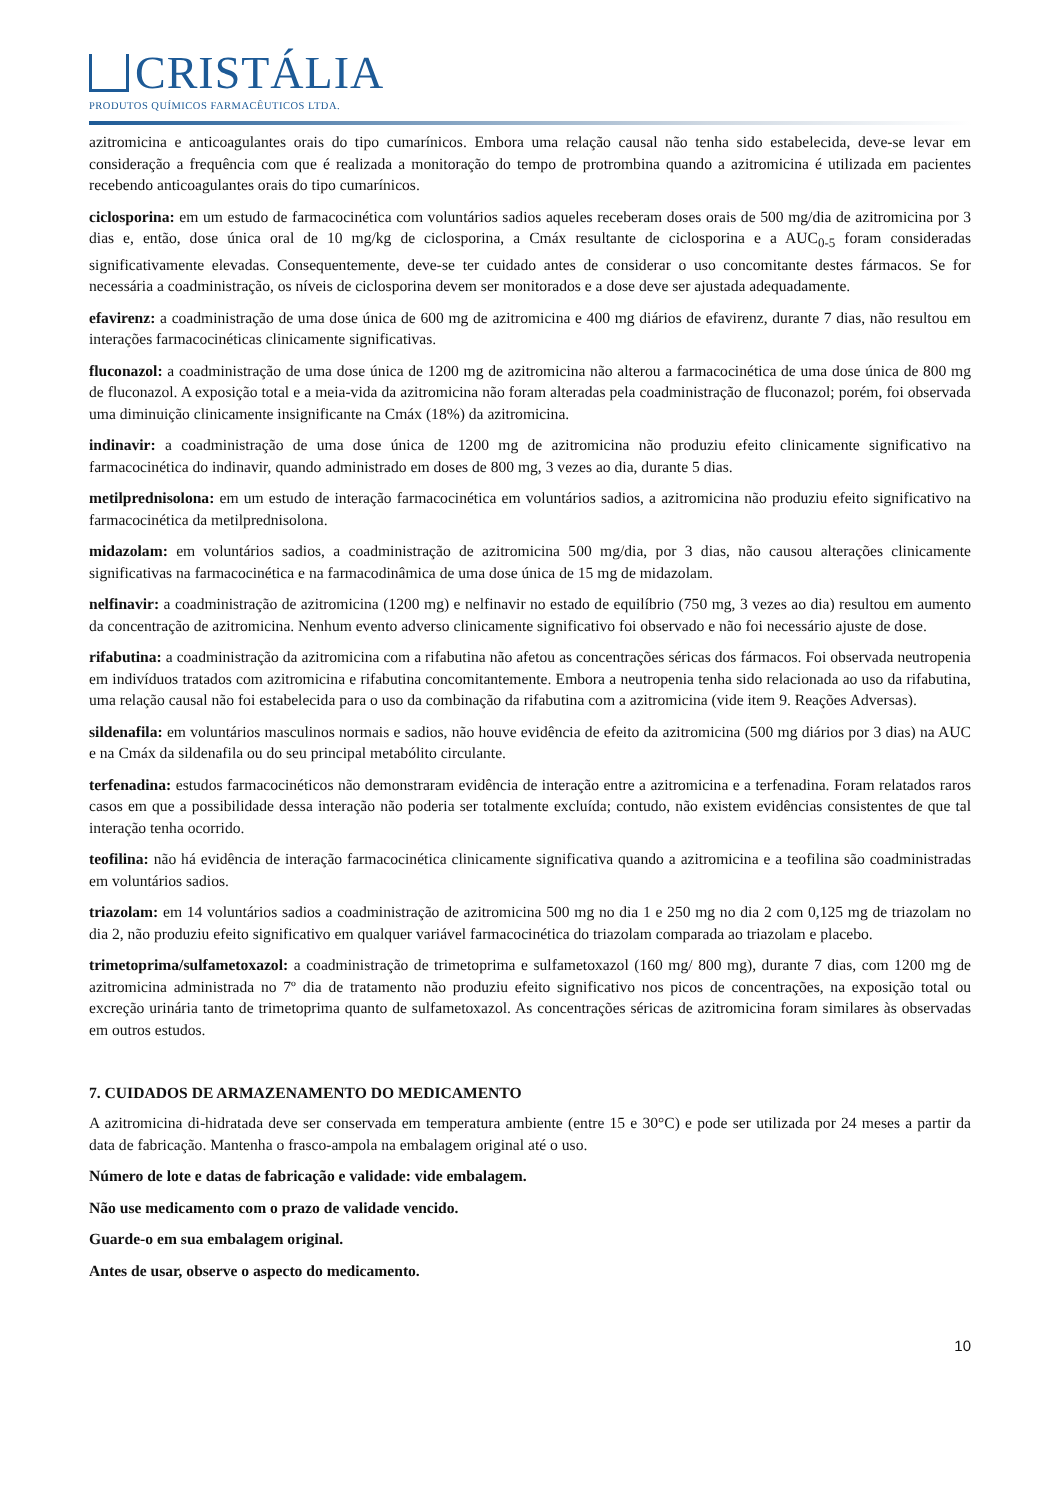CRISTÁLIA
PRODUTOS QUÍMICOS FARMACÊUTICOS LTDA.
azitromicina e anticoagulantes orais do tipo cumarínicos. Embora uma relação causal não tenha sido estabelecida, deve-se levar em consideração a frequência com que é realizada a monitoração do tempo de protrombina quando a azitromicina é utilizada em pacientes recebendo anticoagulantes orais do tipo cumarínicos.
ciclosporina: em um estudo de farmacocinética com voluntários sadios aqueles receberam doses orais de 500 mg/dia de azitromicina por 3 dias e, então, dose única oral de 10 mg/kg de ciclosporina, a Cmáx resultante de ciclosporina e a AUC<sub>0-5</sub> foram consideradas significativamente elevadas. Consequentemente, deve-se ter cuidado antes de considerar o uso concomitante destes fármacos. Se for necessária a coadministração, os níveis de ciclosporina devem ser monitorados e a dose deve ser ajustada adequadamente.
efavirenz: a coadministração de uma dose única de 600 mg de azitromicina e 400 mg diários de efavirenz, durante 7 dias, não resultou em interações farmacocinéticas clinicamente significativas.
fluconazol: a coadministração de uma dose única de 1200 mg de azitromicina não alterou a farmacocinética de uma dose única de 800 mg de fluconazol. A exposição total e a meia-vida da azitromicina não foram alteradas pela coadministração de fluconazol; porém, foi observada uma diminuição clinicamente insignificante na Cmáx (18%) da azitromicina.
indinavir: a coadministração de uma dose única de 1200 mg de azitromicina não produziu efeito clinicamente significativo na farmacocinética do indinavir, quando administrado em doses de 800 mg, 3 vezes ao dia, durante 5 dias.
metilprednisolona: em um estudo de interação farmacocinética em voluntários sadios, a azitromicina não produziu efeito significativo na farmacocinética da metilprednisolona.
midazolam: em voluntários sadios, a coadministração de azitromicina 500 mg/dia, por 3 dias, não causou alterações clinicamente significativas na farmacocinética e na farmacodinâmica de uma dose única de 15 mg de midazolam.
nelfinavir: a coadministração de azitromicina (1200 mg) e nelfinavir no estado de equilíbrio (750 mg, 3 vezes ao dia) resultou em aumento da concentração de azitromicina. Nenhum evento adverso clinicamente significativo foi observado e não foi necessário ajuste de dose.
rifabutina: a coadministração da azitromicina com a rifabutina não afetou as concentrações séricas dos fármacos. Foi observada neutropenia em indivíduos tratados com azitromicina e rifabutina concomitantemente. Embora a neutropenia tenha sido relacionada ao uso da rifabutina, uma relação causal não foi estabelecida para o uso da combinação da rifabutina com a azitromicina (vide item 9. Reações Adversas).
sildenafila: em voluntários masculinos normais e sadios, não houve evidência de efeito da azitromicina (500 mg diários por 3 dias) na AUC e na Cmáx da sildenafila ou do seu principal metabólito circulante.
terfenadina: estudos farmacocinéticos não demonstraram evidência de interação entre a azitromicina e a terfenadina. Foram relatados raros casos em que a possibilidade dessa interação não poderia ser totalmente excluída; contudo, não existem evidências consistentes de que tal interação tenha ocorrido.
teofilina: não há evidência de interação farmacocinética clinicamente significativa quando a azitromicina e a teofilina são coadministradas em voluntários sadios.
triazolam: em 14 voluntários sadios a coadministração de azitromicina 500 mg no dia 1 e 250 mg no dia 2 com 0,125 mg de triazolam no dia 2, não produziu efeito significativo em qualquer variável farmacocinética do triazolam comparada ao triazolam e placebo.
trimetoprima/sulfametoxazol: a coadministração de trimetoprima e sulfametoxazol (160 mg/ 800 mg), durante 7 dias, com 1200 mg de azitromicina administrada no 7º dia de tratamento não produziu efeito significativo nos picos de concentrações, na exposição total ou excreção urinária tanto de trimetoprima quanto de sulfametoxazol. As concentrações séricas de azitromicina foram similares às observadas em outros estudos.
7. CUIDADOS DE ARMAZENAMENTO DO MEDICAMENTO
A azitromicina di-hidratada deve ser conservada em temperatura ambiente (entre 15 e 30°C) e pode ser utilizada por 24 meses a partir da data de fabricação. Mantenha o frasco-ampola na embalagem original até o uso.
Número de lote e datas de fabricação e validade: vide embalagem.
Não use medicamento com o prazo de validade vencido.
Guarde-o em sua embalagem original.
Antes de usar, observe o aspecto do medicamento.
10